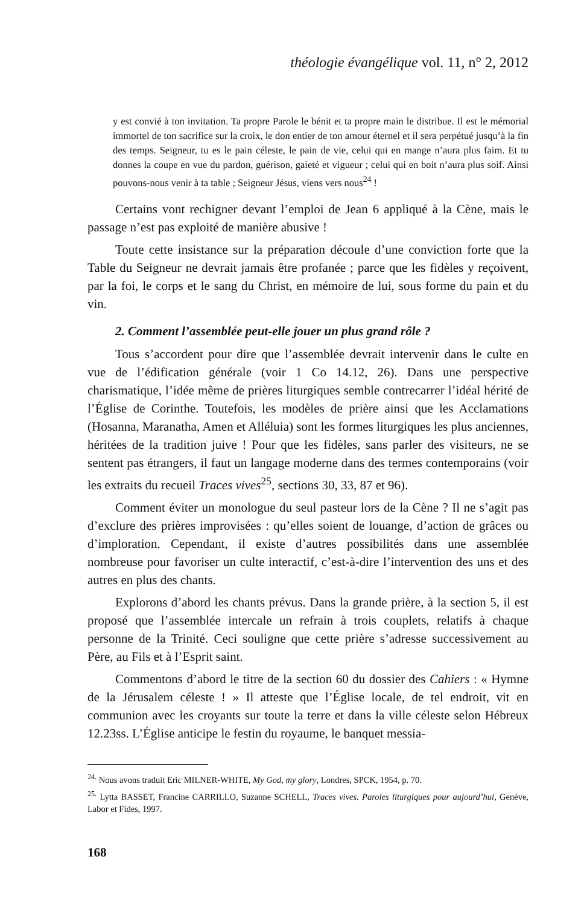théologie évangélique vol. 11, n° 2, 2012
y est convié à ton invitation. Ta propre Parole le bénit et ta propre main le distribue. Il est le mémorial immortel de ton sacrifice sur la croix, le don entier de ton amour éternel et il sera perpétué jusqu’à la fin des temps. Seigneur, tu es le pain céleste, le pain de vie, celui qui en mange n’aura plus faim. Et tu donnes la coupe en vue du pardon, guérison, gaieté et vigueur ; celui qui en boit n’aura plus soif. Ainsi pouvons-nous venir à ta table ; Seigneur Jésus, viens vers nous<sup>24</sup> !
Certains vont rechigner devant l’emploi de Jean 6 appliqué à la Cène, mais le passage n’est pas exploité de manière abusive !
Toute cette insistance sur la préparation découle d’une conviction forte que la Table du Seigneur ne devrait jamais être profanée ; parce que les fidèles y reçoivent, par la foi, le corps et le sang du Christ, en mémoire de lui, sous forme du pain et du vin.
2. Comment l’assemblée peut-elle jouer un plus grand rôle ?
Tous s’accordent pour dire que l’assemblée devrait intervenir dans le culte en vue de l’édification générale (voir 1 Co 14.12, 26). Dans une perspective charismatique, l’idée même de prières liturgiques semble contrecarrer l’idéal hérité de l’Église de Corinthe. Toutefois, les modèles de prière ainsi que les Acclamations (Hosanna, Maranatha, Amen et Alléluia) sont les formes liturgiques les plus anciennes, héritées de la tradition juive ! Pour que les fidèles, sans parler des visiteurs, ne se sentent pas étrangers, il faut un langage moderne dans des termes contemporains (voir les extraits du recueil Traces vives<sup>25</sup>, sections 30, 33, 87 et 96).
Comment éviter un monologue du seul pasteur lors de la Cène ? Il ne s’agit pas d’exclure des prières improvisées : qu’elles soient de louange, d’action de grâces ou d’imploration. Cependant, il existe d’autres possibilités dans une assemblée nombreuse pour favoriser un culte interactif, c’est-à-dire l’intervention des uns et des autres en plus des chants.
Explorons d’abord les chants prévus. Dans la grande prière, à la section 5, il est proposé que l’assemblée intercale un refrain à trois couplets, relatifs à chaque personne de la Trinité. Ceci souligne que cette prière s’adresse successivement au Père, au Fils et à l’Esprit saint.
Commentons d’abord le titre de la section 60 du dossier des Cahiers : « Hymne de la Jérusalem céleste ! » Il atteste que l’Église locale, de tel endroit, vit en communion avec les croyants sur toute la terre et dans la ville céleste selon Hébreux 12.23ss. L’Église anticipe le festin du royaume, le banquet messia-
<sup>24.</sup> Nous avons traduit Eric MILNER-WHITE, My God, my glory, Londres, SPCK, 1954, p. 70.
<sup>25.</sup> Lytta BASSET, Francine CARRILLO, Suzanne SCHELL, Traces vives. Paroles liturgiques pour aujourd’hui, Genève, Labor et Fides, 1997.
168